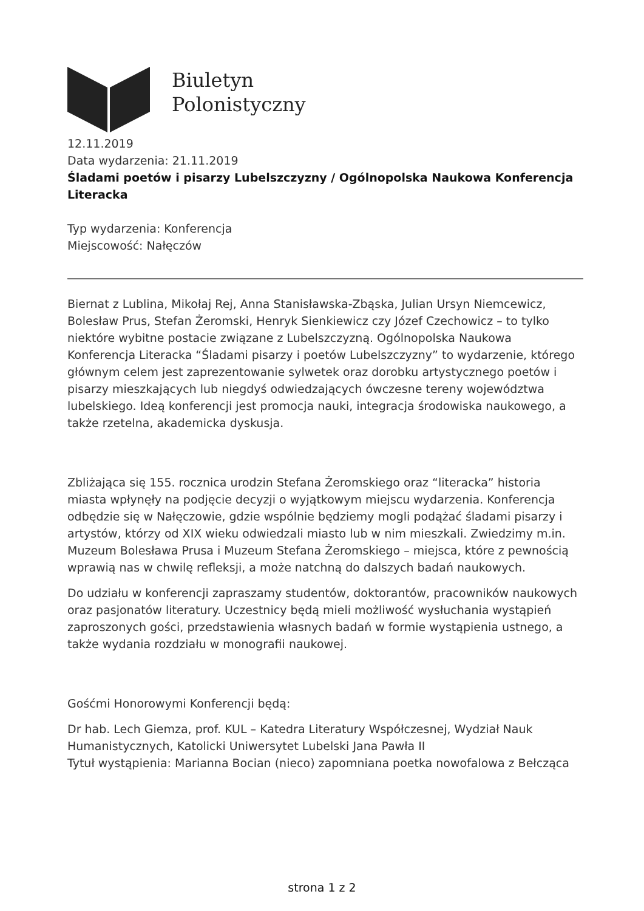Biuletyn
Polonistyczny
12.11.2019
Data wydarzenia: 21.11.2019
Śladami poetów i pisarzy Lubelszczyzny / Ogólnopolska Naukowa Konferencja Literacka
Typ wydarzenia: Konferencja
Miejscowość: Nałęczów
Biernat z Lublina, Mikołaj Rej, Anna Stanisławska-Zbąska, Julian Ursyn Niemcewicz, Bolesław Prus, Stefan Żeromski, Henryk Sienkiewicz czy Józef Czechowicz – to tylko niektóre wybitne postacie związane z Lubelszczyzną. Ogólnopolska Naukowa Konferencja Literacka “Śladami pisarzy i poetów Lubelszczyzny” to wydarzenie, którego głównym celem jest zaprezentowanie sylwetek oraz dorobku artystycznego poetów i pisarzy mieszkających lub niegdyś odwiedzających ówczesne tereny województwa lubelskiego. Ideą konferencji jest promocja nauki, integracja środowiska naukowego, a także rzetelna, akademicka dyskusja.
Zbliżająca się 155. rocznica urodzin Stefana Żeromskiego oraz “literacka” historia miasta wpłynęły na podjęcie decyzji o wyjątkowym miejscu wydarzenia. Konferencja odbędzie się w Nałęczowie, gdzie wspólnie będziemy mogli podążać śladami pisarzy i artystów, którzy od XIX wieku odwiedzali miasto lub w nim mieszkali. Zwiedzimy m.in. Muzeum Bolesława Prusa i Muzeum Stefana Żeromskiego – miejsca, które z pewnością wprawią nas w chwilę refleksji, a może natchną do dalszych badań naukowych.
Do udziału w konferencji zapraszamy studentów, doktorantów, pracowników naukowych oraz pasjonatów literatury. Uczestnicy będą mieli możliwość wysłuchania wystąpień zaproszonych gości, przedstawienia własnych badań w formie wystąpienia ustnego, a także wydania rozdziału w monografii naukowej.
Gośćmi Honorowymi Konferencji będą:
Dr hab. Lech Giemza, prof. KUL – Katedra Literatury Współczesnej, Wydział Nauk Humanistycznych, Katolicki Uniwersytet Lubelski Jana Pawła II
Tytuł wystąpienia: Marianna Bocian (nieco) zapomniana poetka nowofalowa z Bełcząca
strona 1 z 2